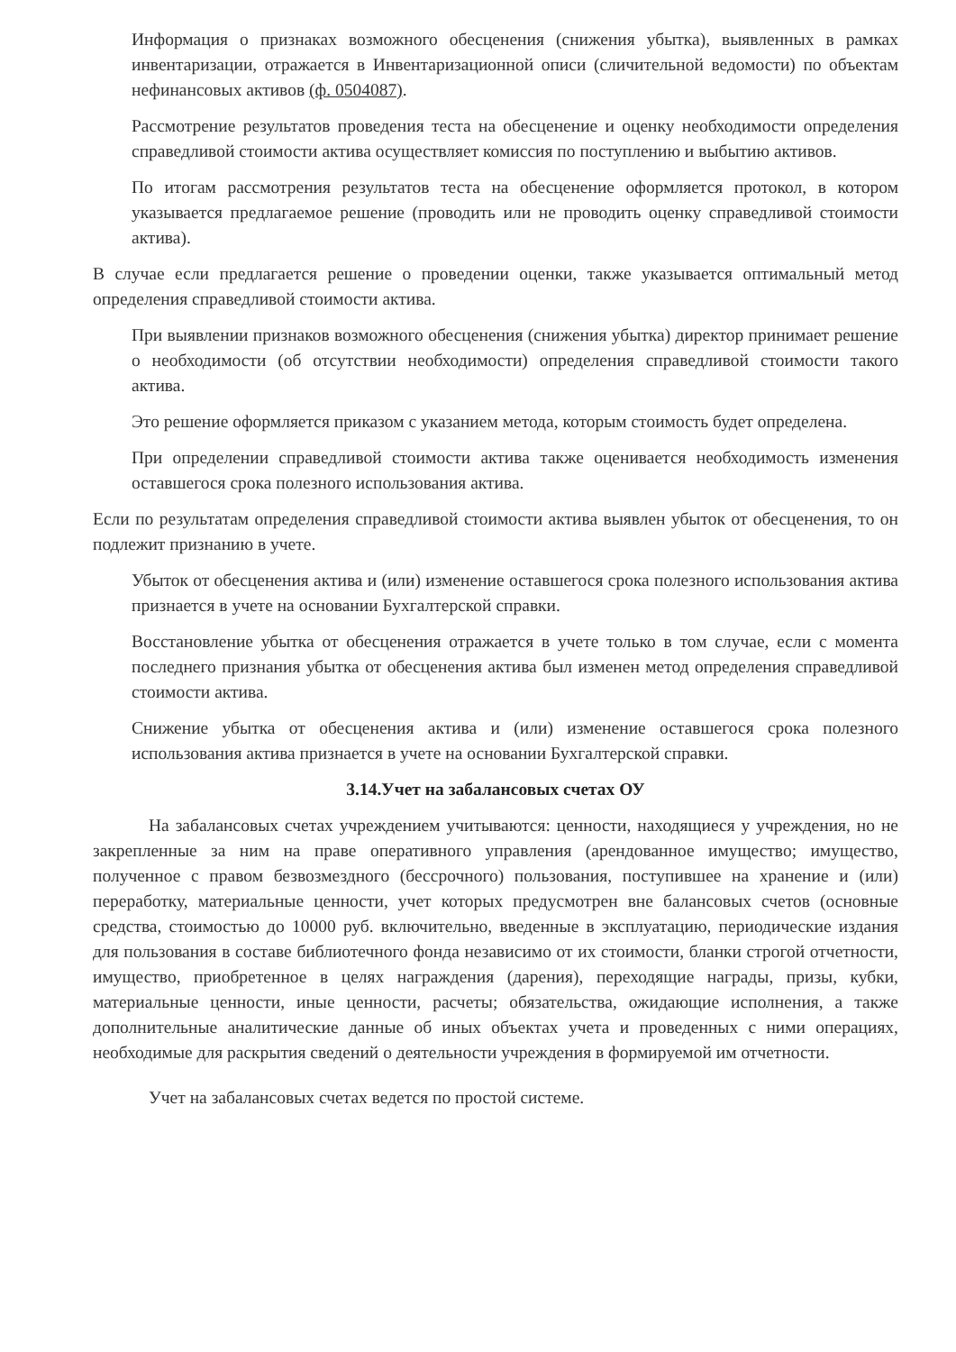Информация о признаках возможного обесценения (снижения убытка), выявленных в рамках инвентаризации, отражается в Инвентаризационной описи (сличительной ведомости) по объектам нефинансовых активов (ф. 0504087).
Рассмотрение результатов проведения теста на обесценение и оценку необходимости определения справедливой стоимости актива осуществляет комиссия по поступлению и выбытию активов.
По итогам рассмотрения результатов теста на обесценение оформляется протокол, в котором указывается предлагаемое решение (проводить или не проводить оценку справедливой стоимости актива).
В случае если предлагается решение о проведении оценки, также указывается оптимальный метод определения справедливой стоимости актива.
При выявлении признаков возможного обесценения (снижения убытка) директор принимает решение о необходимости (об отсутствии необходимости) определения справедливой стоимости такого актива.
Это решение оформляется приказом с указанием метода, которым стоимость будет определена.
При определении справедливой стоимости актива также оценивается необходимость изменения оставшегося срока полезного использования актива.
Если по результатам определения справедливой стоимости актива выявлен убыток от обесценения, то он подлежит признанию в учете.
Убыток от обесценения актива и (или) изменение оставшегося срока полезного использования актива признается в учете на основании Бухгалтерской справки.
Восстановление убытка от обесценения отражается в учете только в том случае, если с момента последнего признания убытка от обесценения актива был изменен метод определения справедливой стоимости актива.
Снижение убытка от обесценения актива и (или) изменение оставшегося срока полезного использования актива признается в учете на основании Бухгалтерской справки.
3.14.Учет на забалансовых счетах ОУ
На забалансовых счетах учреждением учитываются: ценности, находящиеся у учреждения, но не закрепленные за ним на праве оперативного управления (арендованное имущество; имущество, полученное с правом безвозмездного (бессрочного) пользования, поступившее на хранение и (или) переработку, материальные ценности, учет которых предусмотрен вне балансовых счетов (основные средства, стоимостью до 10000 руб. включительно, введенные в эксплуатацию, периодические издания для пользования в составе библиотечного фонда независимо от их стоимости, бланки строгой отчетности, имущество, приобретенное в целях награждения (дарения), переходящие награды, призы, кубки, материальные ценности, иные ценности, расчеты; обязательства, ожидающие исполнения, а также дополнительные аналитические данные об иных объектах учета и проведенных с ними операциях, необходимые для раскрытия сведений о деятельности учреждения в формируемой им отчетности.
Учет на забалансовых счетах ведется по простой системе.